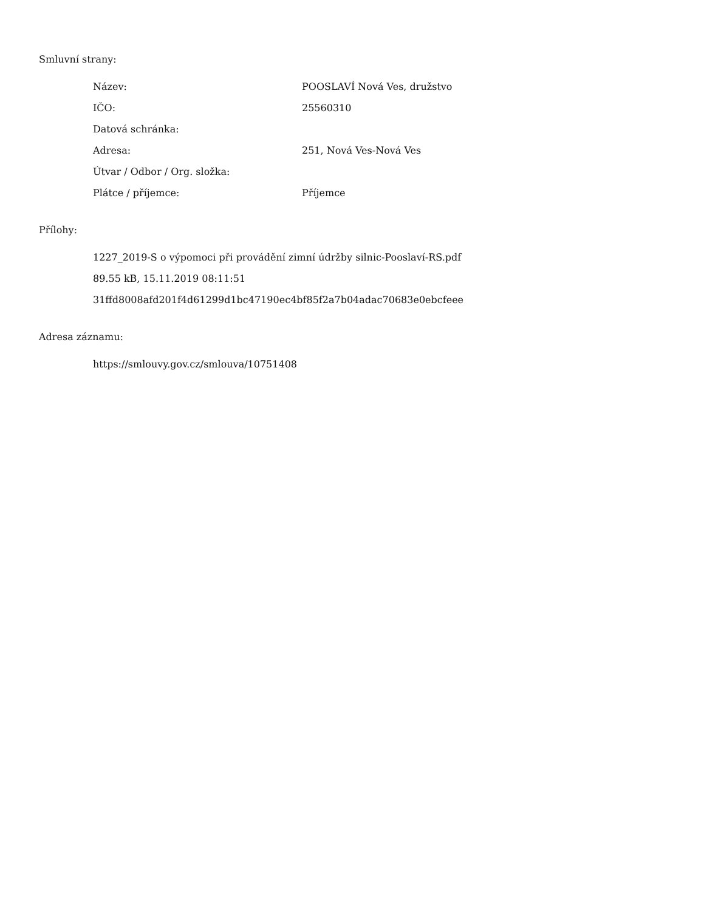Smluvní strany:
| Název: | POOSLAVÍ Nová Ves, družstvo |
| IČO: | 25560310 |
| Datová schránka: | |
| Adresa: | 251, Nová Ves-Nová Ves |
| Útvar / Odbor / Org. složka: | |
| Plátce / příjemce: | Příjemce |
Přílohy:
1227_2019-S o výpomoci při provádění zimní údržby silnic-Pooslaví-RS.pdf
89.55 kB, 15.11.2019 08:11:51
31ffd8008afd201f4d61299d1bc47190ec4bf85f2a7b04adac70683e0ebcfeee
Adresa záznamu:
https://smlouvy.gov.cz/smlouva/10751408